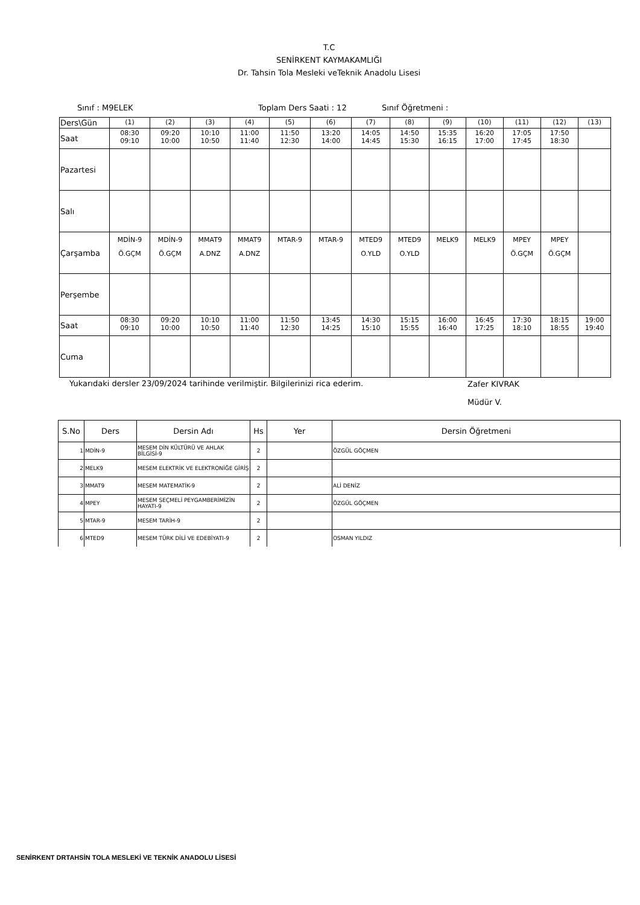T.C
SENİRKENT KAYMAKAMLIĞI
Dr. Tahsin Tola Mesleki veTeknik Anadolu Lisesi
Sınıf : M9ELEK Toplam Ders Saati : 12 Sınıf Öğretmeni :
| Ders\Gün | (1) | (2) | (3) | (4) | (5) | (6) | (7) | (8) | (9) | (10) | (11) | (12) | (13) |
| Saat | 08:30 09:10 | 09:20 10:00 | 10:10 10:50 | 11:00 11:40 | 11:50 12:30 | 13:20 14:00 | 14:05 14:45 | 14:50 15:30 | 15:35 16:15 | 16:20 17:00 | 17:05 17:45 | 17:50 18:30 | |
| Pazartesi | | | | | | | | | | | | | |
| Salı | | | | | | | | | | | | | |
| Çarşamba | MDİN-9 Ö.GÇM | MDİN-9 Ö.GÇM | MMAT9 A.DNZ | MMAT9 A.DNZ | MTAR-9 | MTAR-9 | MTED9 O.YLD | MTED9 O.YLD | MELK9 | MELK9 | MPEY Ö.GÇM | MPEY Ö.GÇM | |
| Perşembe | | | | | | | | | | | | | |
| Saat | 08:30 09:10 | 09:20 10:00 | 10:10 10:50 | 11:00 11:40 | 11:50 12:30 | 13:45 14:25 | 14:30 15:10 | 15:15 15:55 | 16:00 16:40 | 16:45 17:25 | 17:30 18:10 | 18:15 18:55 | 19:00 19:40 |
| Cuma | | | | | | | | | | | | | |
Yukarıdaki dersler 23/09/2024 tarihinde verilmiştir. Bilgilerinizi rica ederim. Zafer KIVRAK
Müdür V.
| S.No | Ders | Dersin Adı | Hs | Yer | Dersin Öğretmeni |
| --- | --- | --- | --- | --- | --- |
| 1 | MDİN-9 | MESEM DİN KÜLTÜRÜ VE AHLAK BİLGİSİ-9 | 2 | | ÖZGÜL GÖÇMEN |
| 2 | MELK9 | MESEM ELEKTRİK VE ELEKTRONİĞE GİRİŞ | 2 | | |
| 3 | MMAT9 | MESEM MATEMATİK-9 | 2 | | ALİ DENİZ |
| 4 | MPEY | MESEM SEÇMELİ PEYGAMBERİMİZİN HAYATI-9 | 2 | | ÖZGÜL GÖÇMEN |
| 5 | MTAR-9 | MESEM TARİH-9 | 2 | | |
| 6 | MTED9 | MESEM TÜRK DİLİ VE EDEBİYATI-9 | 2 | | OSMAN YILDIZ |
SENİRKENT DRTAHSİN TOLA MESLEKİ VE TEKNİK ANADOLU LİSESİ